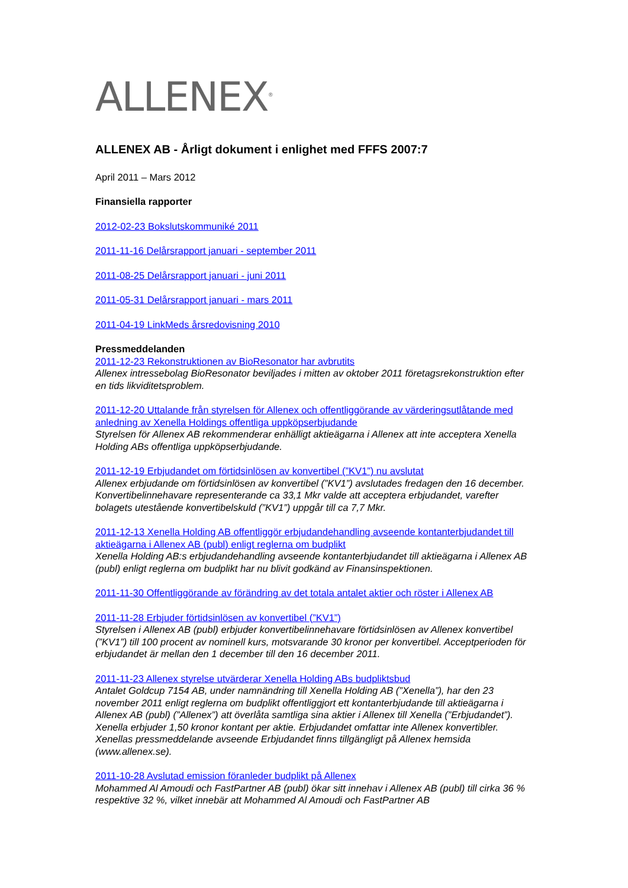ALLENEX<sup>®</sup>
ALLENEX AB - Årligt dokument i enlighet med FFFS 2007:7
April 2011 – Mars 2012
Finansiella rapporter
2012-02-23 Bokslutskommuniké 2011
2011-11-16 Delårsrapport januari - september 2011
2011-08-25 Delårsrapport januari - juni 2011
2011-05-31 Delårsrapport januari - mars 2011
2011-04-19 LinkMeds årsredovisning 2010
Pressmeddelanden
2011-12-23 Rekonstruktionen av BioResonator har avbrutits
Allenex intressebolag BioResonator beviljades i mitten av oktober 2011 företagsrekonstruktion efter en tids likviditetsproblem.
2011-12-20 Uttalande från styrelsen för Allenex och offentliggörande av värderingsutlåtande med anledning av Xenella Holdings offentliga uppköpserbjudande
Styrelsen för Allenex AB rekommenderar enhälligt aktieägarna i Allenex att inte acceptera Xenella Holding ABs offentliga uppköpserbjudande.
2011-12-19 Erbjudandet om förtidsinlösen av konvertibel (”KV1”) nu avslutat
Allenex erbjudande om förtidsinlösen av konvertibel (”KV1”) avslutades fredagen den 16 december. Konvertibelinnehavare representerande ca 33,1 Mkr valde att acceptera erbjudandet, varefter bolagets utestående konvertibelskuld (”KV1”) uppgår till ca 7,7 Mkr.
2011-12-13 Xenella Holding AB offentliggör erbjudandehandling avseende kontanterbjudandet till aktieägarna i Allenex AB (publ) enligt reglerna om budplikt
Xenella Holding AB:s erbjudandehandling avseende kontanterbjudandet till aktieägarna i Allenex AB (publ) enligt reglerna om budplikt har nu blivit godkänd av Finansinspektionen.
2011-11-30 Offentliggörande av förändring av det totala antalet aktier och röster i Allenex AB
2011-11-28 Erbjuder förtidsinlösen av konvertibel (”KV1”)
Styrelsen i Allenex AB (publ) erbjuder konvertibelinnehavare förtidsinlösen av Allenex konvertibel (”KV1”) till 100 procent av nominell kurs, motsvarande 30 kronor per konvertibel. Acceptperioden för erbjudandet är mellan den 1 december till den 16 december 2011.
2011-11-23 Allenex styrelse utvärderar Xenella Holding ABs budpliktsbud
Antalet Goldcup 7154 AB, under namnändring till Xenella Holding AB (”Xenella”), har den 23 november 2011 enligt reglerna om budplikt offentliggjort ett kontanterbjudande till aktieägarna i Allenex AB (publ) (”Allenex”) att överlåta samtliga sina aktier i Allenex till Xenella (”Erbjudandet”). Xenella erbjuder 1,50 kronor kontant per aktie. Erbjudandet omfattar inte Allenex konvertibler. Xenellas pressmeddelande avseende Erbjudandet finns tillgängligt på Allenex hemsida (www.allenex.se).
2011-10-28 Avslutad emission föranleder budplikt på Allenex
Mohammed Al Amoudi och FastPartner AB (publ) ökar sitt innehav i Allenex AB (publ) till cirka 36 % respektive 32 %, vilket innebär att Mohammed Al Amoudi och FastPartner AB